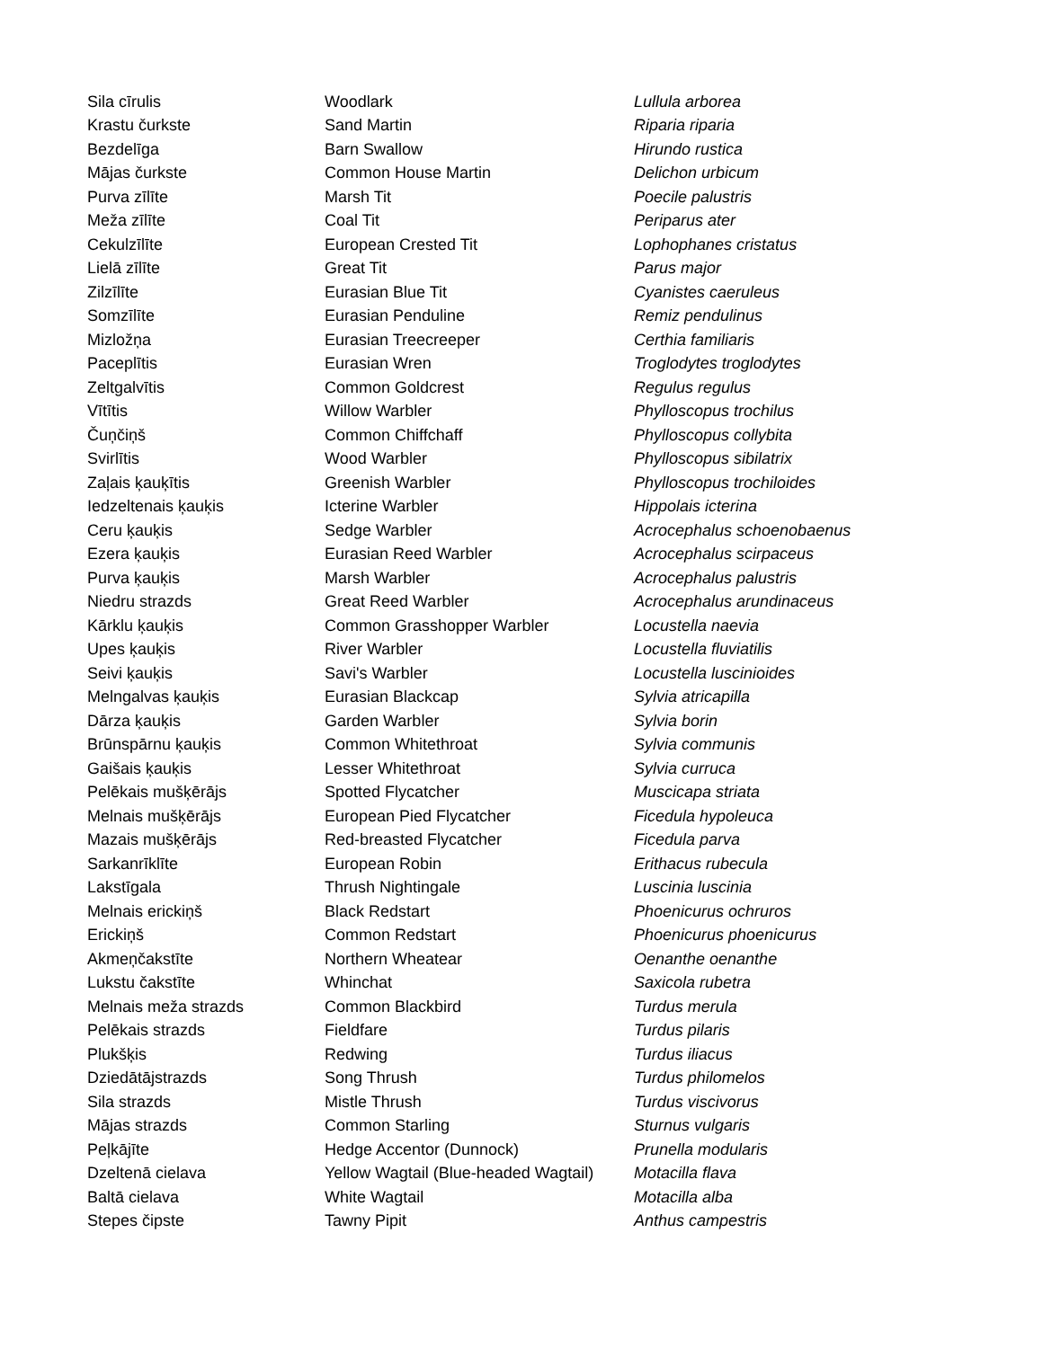| Sila cīrulis | Woodlark | Lullula arborea |
| Krastu čurkste | Sand Martin | Riparia riparia |
| Bezdelīga | Barn Swallow | Hirundo rustica |
| Mājas čurkste | Common House Martin | Delichon urbicum |
| Purva zīlīte | Marsh Tit | Poecile palustris |
| Meža zīlīte | Coal Tit | Periparus ater |
| Cekulzīlīte | European Crested Tit | Lophophanes cristatus |
| Lielā zīlīte | Great Tit | Parus major |
| Zilzīlīte | Eurasian Blue Tit | Cyanistes caeruleus |
| Somzīlīte | Eurasian Penduline | Remiz pendulinus |
| Mizložņa | Eurasian Treecreeper | Certhia familiaris |
| Paceplītis | Eurasian Wren | Troglodytes troglodytes |
| Zeltgalvītis | Common Goldcrest | Regulus regulus |
| Vītītis | Willow Warbler | Phylloscopus trochilus |
| Čuņčiņš | Common Chiffchaff | Phylloscopus collybita |
| Svirlītis | Wood Warbler | Phylloscopus sibilatrix |
| Zaļais ķauķītis | Greenish Warbler | Phylloscopus trochiloides |
| Iedzeltenais ķauķis | Icterine Warbler | Hippolais icterina |
| Ceru ķauķis | Sedge Warbler | Acrocephalus schoenobaenus |
| Ezera ķauķis | Eurasian Reed Warbler | Acrocephalus scirpaceus |
| Purva ķauķis | Marsh Warbler | Acrocephalus palustris |
| Niedru strazds | Great Reed Warbler | Acrocephalus arundinaceus |
| Kārklu ķauķis | Common Grasshopper Warbler | Locustella naevia |
| Upes ķauķis | River Warbler | Locustella fluviatilis |
| Seivi ķauķis | Savi's Warbler | Locustella luscinioides |
| Melngalvas ķauķis | Eurasian Blackcap | Sylvia atricapilla |
| Dārza ķauķis | Garden Warbler | Sylvia borin |
| Brūnspārnu ķauķis | Common Whitethroat | Sylvia communis |
| Gaišais ķauķis | Lesser Whitethroat | Sylvia curruca |
| Pelēkais mušķērājs | Spotted Flycatcher | Muscicapa striata |
| Melnais mušķērājs | European Pied Flycatcher | Ficedula hypoleuca |
| Mazais mušķērājs | Red-breasted Flycatcher | Ficedula parva |
| Sarkanrīklīte | European Robin | Erithacus rubecula |
| Lakstīgala | Thrush Nightingale | Luscinia luscinia |
| Melnais erickiņš | Black Redstart | Phoenicurus ochruros |
| Erickiņš | Common Redstart | Phoenicurus phoenicurus |
| Akmeņčakstīte | Northern Wheatear | Oenanthe oenanthe |
| Lukstu čakstīte | Whinchat | Saxicola rubetra |
| Melnais meža strazds | Common Blackbird | Turdus merula |
| Pelēkais strazds | Fieldfare | Turdus pilaris |
| Plukšķis | Redwing | Turdus iliacus |
| Dziedātājstrazds | Song Thrush | Turdus philomelos |
| Sila strazds | Mistle Thrush | Turdus viscivorus |
| Mājas strazds | Common Starling | Sturnus vulgaris |
| Peļkājīte | Hedge Accentor (Dunnock) | Prunella modularis |
| Dzeltenā cielava | Yellow Wagtail (Blue-headed Wagtail) | Motacilla flava |
| Baltā cielava | White Wagtail | Motacilla alba |
| Stepes čipste | Tawny Pipit | Anthus campestris |